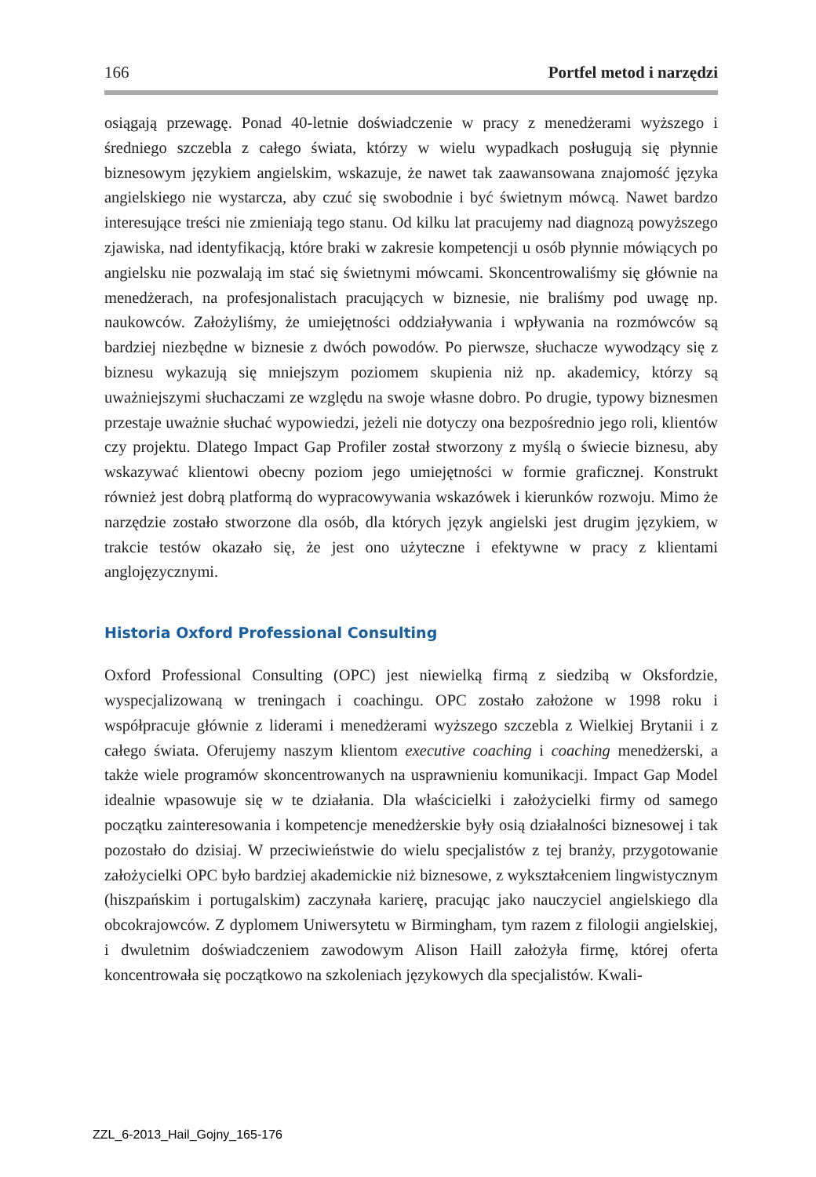166 Portfel metod i narzędzi
osiągają przewagę. Ponad 40-letnie doświadczenie w pracy z menedżerami wyższego i średniego szczebla z całego świata, którzy w wielu wypadkach posługują się płynnie biznesowym językiem angielskim, wskazuje, że nawet tak zaawansowana znajomość języka angielskiego nie wystarcza, aby czuć się swobodnie i być świetnym mówcą. Nawet bardzo interesujące treści nie zmieniają tego stanu. Od kilku lat pracujemy nad diagnozą powyższego zjawiska, nad identyfikacją, które braki w zakresie kompetencji u osób płynnie mówiących po angielsku nie pozwalają im stać się świetnymi mówcami. Skoncentrowaliśmy się głównie na menedżerach, na profesjonalistach pracujących w biznesie, nie braliśmy pod uwagę np. naukowców. Założyliśmy, że umiejętności oddziaływania i wpływania na rozmówców są bardziej niezbędne w biznesie z dwóch powodów. Po pierwsze, słuchacze wywodzący się z biznesu wykazują się mniejszym poziomem skupienia niż np. akademicy, którzy są uważniejszymi słuchaczami ze względu na swoje własne dobro. Po drugie, typowy biznesmen przestaje uważnie słuchać wypowiedzi, jeżeli nie dotyczy ona bezpośrednio jego roli, klientów czy projektu. Dlatego Impact Gap Profiler został stworzony z myślą o świecie biznesu, aby wskazywać klientowi obecny poziom jego umiejętności w formie graficznej. Konstrukt również jest dobrą platformą do wypracowywania wskazówek i kierunków rozwoju. Mimo że narzędzie zostało stworzone dla osób, dla których język angielski jest drugim językiem, w trakcie testów okazało się, że jest ono użyteczne i efektywne w pracy z klientami anglojęzycznymi.
Historia Oxford Professional Consulting
Oxford Professional Consulting (OPC) jest niewielką firmą z siedzibą w Oksfordzie, wyspecjalizowaną w treningach i coachingu. OPC zostało założone w 1998 roku i współpracuje głównie z liderami i menedżerami wyższego szczebla z Wielkiej Brytanii i z całego świata. Oferujemy naszym klientom executive coaching i coaching menedżerski, a także wiele programów skoncentrowanych na usprawnieniu komunikacji. Impact Gap Model idealnie wpasowuje się w te działania. Dla właścicielki i założycielki firmy od samego początku zainteresowania i kompetencje menedżerskie były osią działalności biznesowej i tak pozostało do dzisiaj. W przeciwieństwie do wielu specjalistów z tej branży, przygotowanie założycielki OPC było bardziej akademickie niż biznesowe, z wykształceniem lingwistycznym (hiszpańskim i portugalskim) zaczynała karierę, pracując jako nauczyciel angielskiego dla obcokrajowców. Z dyplomem Uniwersytetu w Birmingham, tym razem z filologii angielskiej, i dwuletnim doświadczeniem zawodowym Alison Haill założyła firmę, której oferta koncentrowała się początkowo na szkoleniach językowych dla specjalistów. Kwali-
ZZL_6-2013_Hail_Gojny_165-176